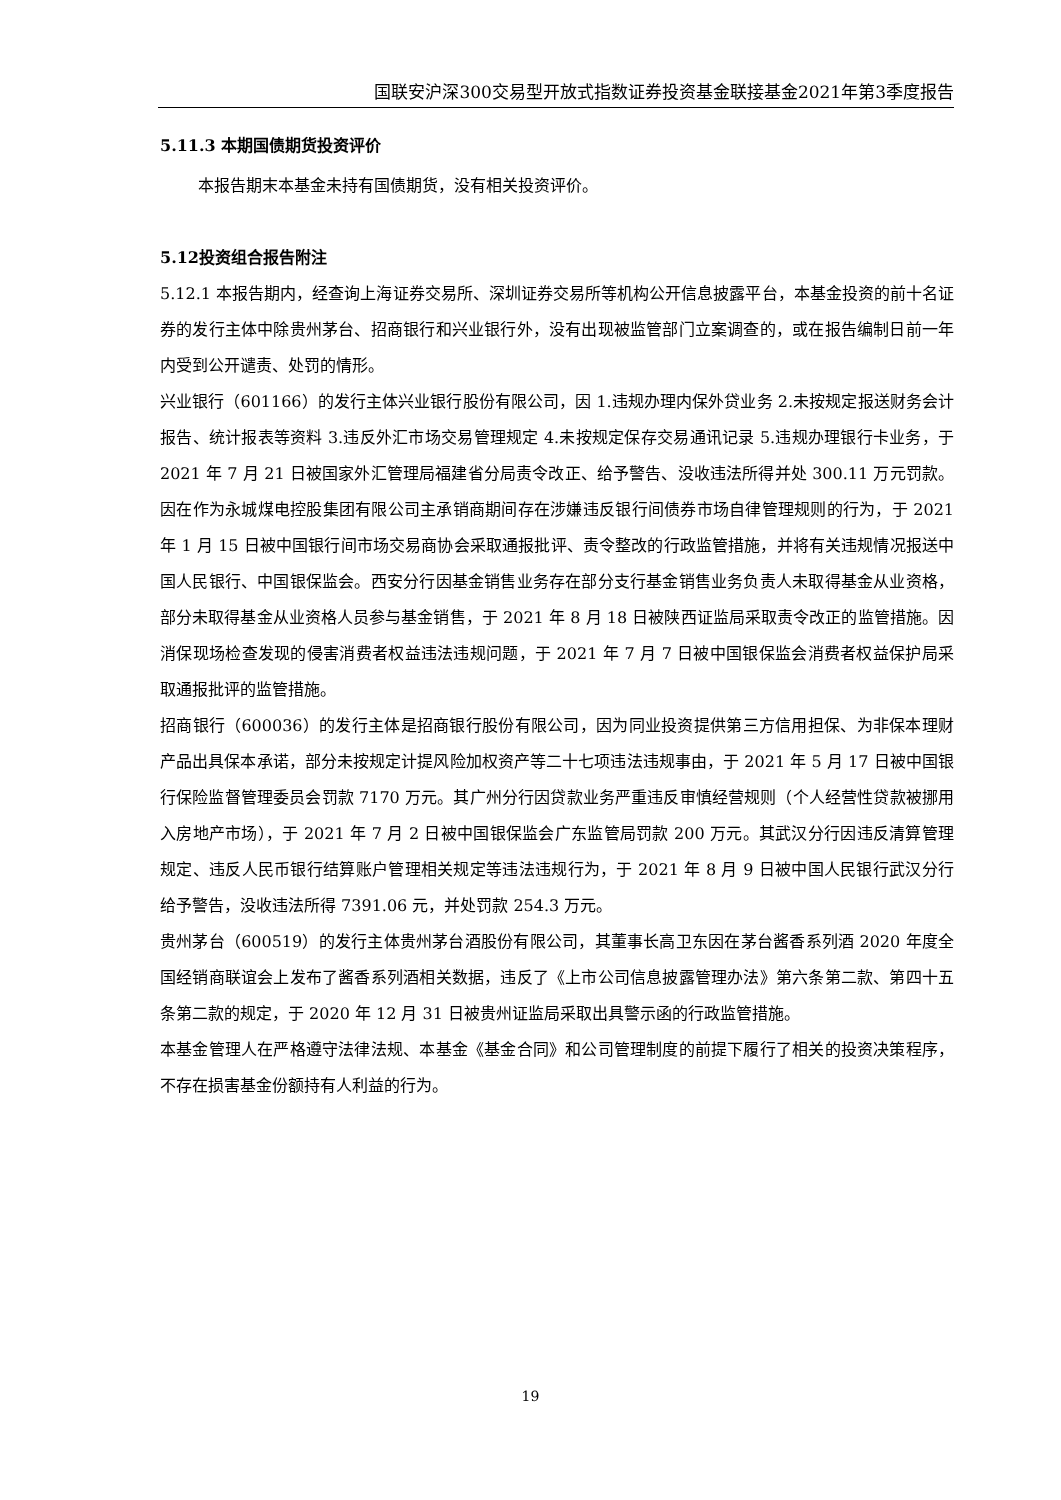国联安沪深300交易型开放式指数证券投资基金联接基金2021年第3季度报告
5.11.3 本期国债期货投资评价
本报告期末本基金未持有国债期货，没有相关投资评价。
5.12投资组合报告附注
5.12.1 本报告期内，经查询上海证券交易所、深圳证券交易所等机构公开信息披露平台，本基金投资的前十名证券的发行主体中除贵州茅台、招商银行和兴业银行外，没有出现被监管部门立案调查的，或在报告编制日前一年内受到公开谴责、处罚的情形。
兴业银行（601166）的发行主体兴业银行股份有限公司，因 1.违规办理内保外贷业务 2.未按规定报送财务会计报告、统计报表等资料 3.违反外汇市场交易管理规定 4.未按规定保存交易通讯记录 5.违规办理银行卡业务，于 2021 年 7 月 21 日被国家外汇管理局福建省分局责令改正、给予警告、没收违法所得并处 300.11 万元罚款。因在作为永城煤电控股集团有限公司主承销商期间存在涉嫌违反银行间债券市场自律管理规则的行为，于 2021 年 1 月 15 日被中国银行间市场交易商协会采取通报批评、责令整改的行政监管措施，并将有关违规情况报送中国人民银行、中国银保监会。西安分行因基金销售业务存在部分支行基金销售业务负责人未取得基金从业资格，部分未取得基金从业资格人员参与基金销售，于 2021 年 8 月 18 日被陕西证监局采取责令改正的监管措施。因消保现场检查发现的侵害消费者权益违法违规问题，于 2021 年 7 月 7 日被中国银保监会消费者权益保护局采取通报批评的监管措施。
招商银行（600036）的发行主体是招商银行股份有限公司，因为同业投资提供第三方信用担保、为非保本理财产品出具保本承诺，部分未按规定计提风险加权资产等二十七项违法违规事由，于 2021 年 5 月 17 日被中国银行保险监督管理委员会罚款 7170 万元。其广州分行因贷款业务严重违反审慎经营规则（个人经营性贷款被挪用入房地产市场），于 2021 年 7 月 2 日被中国银保监会广东监管局罚款 200 万元。其武汉分行因违反清算管理规定、违反人民币银行结算账户管理相关规定等违法违规行为，于 2021 年 8 月 9 日被中国人民银行武汉分行给予警告，没收违法所得 7391.06 元，并处罚款 254.3 万元。
贵州茅台（600519）的发行主体贵州茅台酒股份有限公司，其董事长高卫东因在茅台酱香系列酒 2020 年度全国经销商联谊会上发布了酱香系列酒相关数据，违反了《上市公司信息披露管理办法》第六条第二款、第四十五条第二款的规定，于 2020 年 12 月 31 日被贵州证监局采取出具警示函的行政监管措施。
本基金管理人在严格遵守法律法规、本基金《基金合同》和公司管理制度的前提下履行了相关的投资决策程序，不存在损害基金份额持有人利益的行为。
19